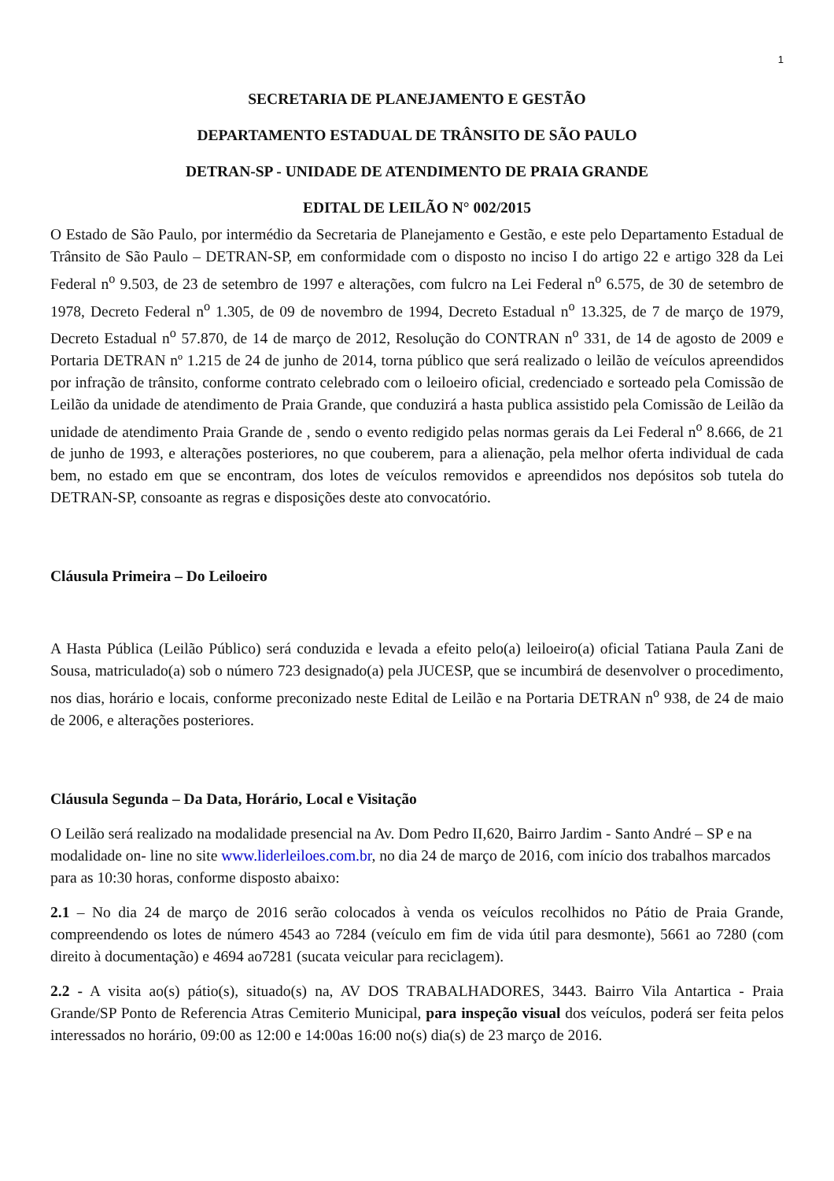1
SECRETARIA DE PLANEJAMENTO E GESTÃO
DEPARTAMENTO ESTADUAL DE TRÂNSITO DE SÃO PAULO
DETRAN-SP - UNIDADE DE ATENDIMENTO DE PRAIA GRANDE
EDITAL DE LEILÃO N° 002/2015
O Estado de São Paulo, por intermédio da Secretaria de Planejamento e Gestão, e este pelo Departamento Estadual de Trânsito de São Paulo – DETRAN-SP, em conformidade com o disposto no inciso I do artigo 22 e artigo 328 da Lei Federal n<sup>o</sup> 9.503, de 23 de setembro de 1997 e alterações, com fulcro na Lei Federal n<sup>o</sup> 6.575, de 30 de setembro de 1978, Decreto Federal n<sup>o</sup> 1.305, de 09 de novembro de 1994, Decreto Estadual n<sup>o</sup> 13.325, de 7 de março de 1979, Decreto Estadual n<sup>o</sup> 57.870, de 14 de março de 2012, Resolução do CONTRAN n<sup>o</sup> 331, de 14 de agosto de 2009 e Portaria DETRAN nº 1.215 de 24 de junho de 2014, torna público que será realizado o leilão de veículos apreendidos por infração de trânsito, conforme contrato celebrado com o leiloeiro oficial, credenciado e sorteado pela Comissão de Leilão da unidade de atendimento de Praia Grande, que conduzirá a hasta publica assistido pela Comissão de Leilão da unidade de atendimento Praia Grande de , sendo o evento redigido pelas normas gerais da Lei Federal n<sup>o</sup> 8.666, de 21 de junho de 1993, e alterações posteriores, no que couberem, para a alienação, pela melhor oferta individual de cada bem, no estado em que se encontram, dos lotes de veículos removidos e apreendidos nos depósitos sob tutela do DETRAN-SP, consoante as regras e disposições deste ato convocatório.
Cláusula Primeira – Do Leiloeiro
A Hasta Pública (Leilão Público) será conduzida e levada a efeito pelo(a) leiloeiro(a) oficial Tatiana Paula Zani de Sousa, matriculado(a) sob o número 723 designado(a) pela JUCESP, que se incumbirá de desenvolver o procedimento, nos dias, horário e locais, conforme preconizado neste Edital de Leilão e na Portaria DETRAN n<sup>o</sup> 938, de 24 de maio de 2006, e alterações posteriores.
Cláusula Segunda – Da Data, Horário, Local e Visitação
O Leilão será realizado na modalidade presencial na Av. Dom Pedro II,620, Bairro Jardim - Santo André – SP e na modalidade on- line no site www.liderleiloes.com.br, no dia 24 de março de 2016, com início dos trabalhos marcados para as 10:30 horas, conforme disposto abaixo:
2.1 – No dia 24 de março de 2016 serão colocados à venda os veículos recolhidos no Pátio de Praia Grande, compreendendo os lotes de número 4543 ao 7284 (veículo em fim de vida útil para desmonte), 5661 ao 7280 (com direito à documentação) e 4694 ao7281 (sucata veicular para reciclagem).
2.2 - A visita ao(s) pátio(s), situado(s) na, AV DOS TRABALHADORES, 3443. Bairro Vila Antartica - Praia Grande/SP Ponto de Referencia Atras Cemiterio Municipal, para inspeção visual dos veículos, poderá ser feita pelos interessados no horário, 09:00 as 12:00 e 14:00as 16:00 no(s) dia(s) de 23 março de 2016.